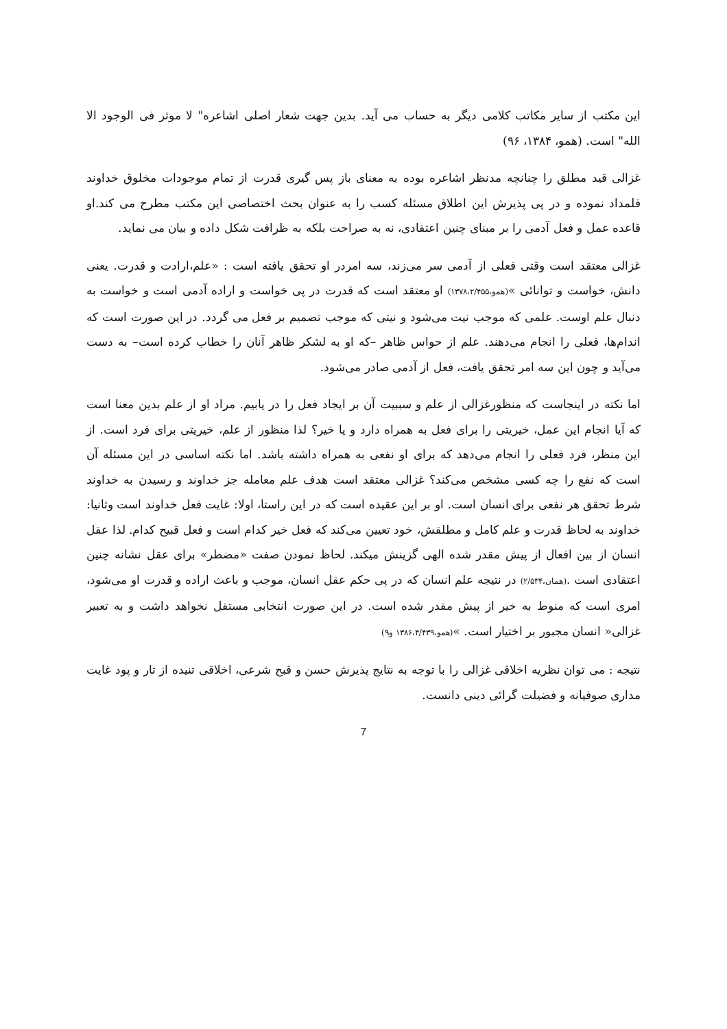این مکتب از سایر مکاتب کلامی دیگر به حساب می آید. بدین جهت شعار اصلی اشاعره" لا موثر فی الوجود الا الله" است. (همو، ۱۳۸۴، ۹۶)
غزالی قید مطلق را چنانچه مدنظر اشاعره بوده به معنای باز پس گیری قدرت از تمام موجودات مخلوق خداوند قلمداد نموده و در پی پذیرش این اطلاق مسئله کسب را به عنوان بحث اختصاصی این مکتب مطرح می کند.او قاعده عمل و فعل آدمی را بر مبنای چنین اعتقادی، نه به صراحت بلکه به ظرافت شکل داده و بیان می نماید.
غزالی معتقد است وقتی فعلی از آدمی سر می‌زند، سه امردر او تحقق یافته است : «علم،ارادت و قدرت. یعنی دانش، خواست و توانائی »(همو،۱۳۷۸،۲/۴۵۵) او معتقد است که قدرت در پی خواست و اراده آدمی است و خواست به دنبال علم اوست. علمی که موجب نیت می‌شود و نیتی که موجب تصمیم بر فعل می گردد. در این صورت است که اندام‌ها، فعلی را انجام می‌دهند. علم از حواس ظاهر –که او به لشکر ظاهر آنان را خطاب کرده است– به دست می‌آید و چون این سه امر تحقق یافت، فعل از آدمی صادر می‌شود.
اما نکته در اینجاست که منظورغزالی از علم و سببیت آن بر ایجاد فعل را در یابیم. مراد او از علم بدین معنا است که آیا انجام این عمل، خیریتی را برای فعل به همراه دارد و یا خیر؟ لذا منظور از علم، خیریتی برای فرد است. از این منظر، فرد فعلی را انجام می‌دهد که برای او نفعی به همراه داشته باشد. اما نکته اساسی در این مسئله آن است که نفع را چه کسی مشخص می‌کند؟ غزالی معتقد است هدف علم معامله جز خداوند و رسیدن به خداوند شرط تحقق هر نفعی برای انسان است. او بر این عقیده است که در این راستا، اولا: غایت فعل خداوند است وثانیا: خداوند به لحاظ قدرت و علم کامل و مطلقش، خود تعیین می‌کند که فعل خیر کدام است و فعل قبیح کدام. لذا عقل انسان از بین افعال از پیش مقدر شده الهی گزینش میکند. لحاظ نمودن صفت «مضطر» برای عقل نشانه چنین اعتقادی است .(همان،۲/۵۳۴) در نتیجه علم انسان که در پی حکم عقل انسان، موجب و باعث اراده و قدرت او می‌شود، امری است که منوط به خیر از پیش مقدر شده است. در این صورت انتخابی مستقل نخواهد داشت و به تعبیر غزالی« انسان مجبور بر اختیار است. »(همو،۱۳۸۶،۴/۴۳۹ و۹)
نتیجه : می توان نظریه اخلاقی غزالی را با توجه به نتایج پذیرش حسن و قبح شرعی، اخلاقی تنیده از تار و پود غایت مداری صوفیانه و فضیلت گرائی دینی دانست.
7